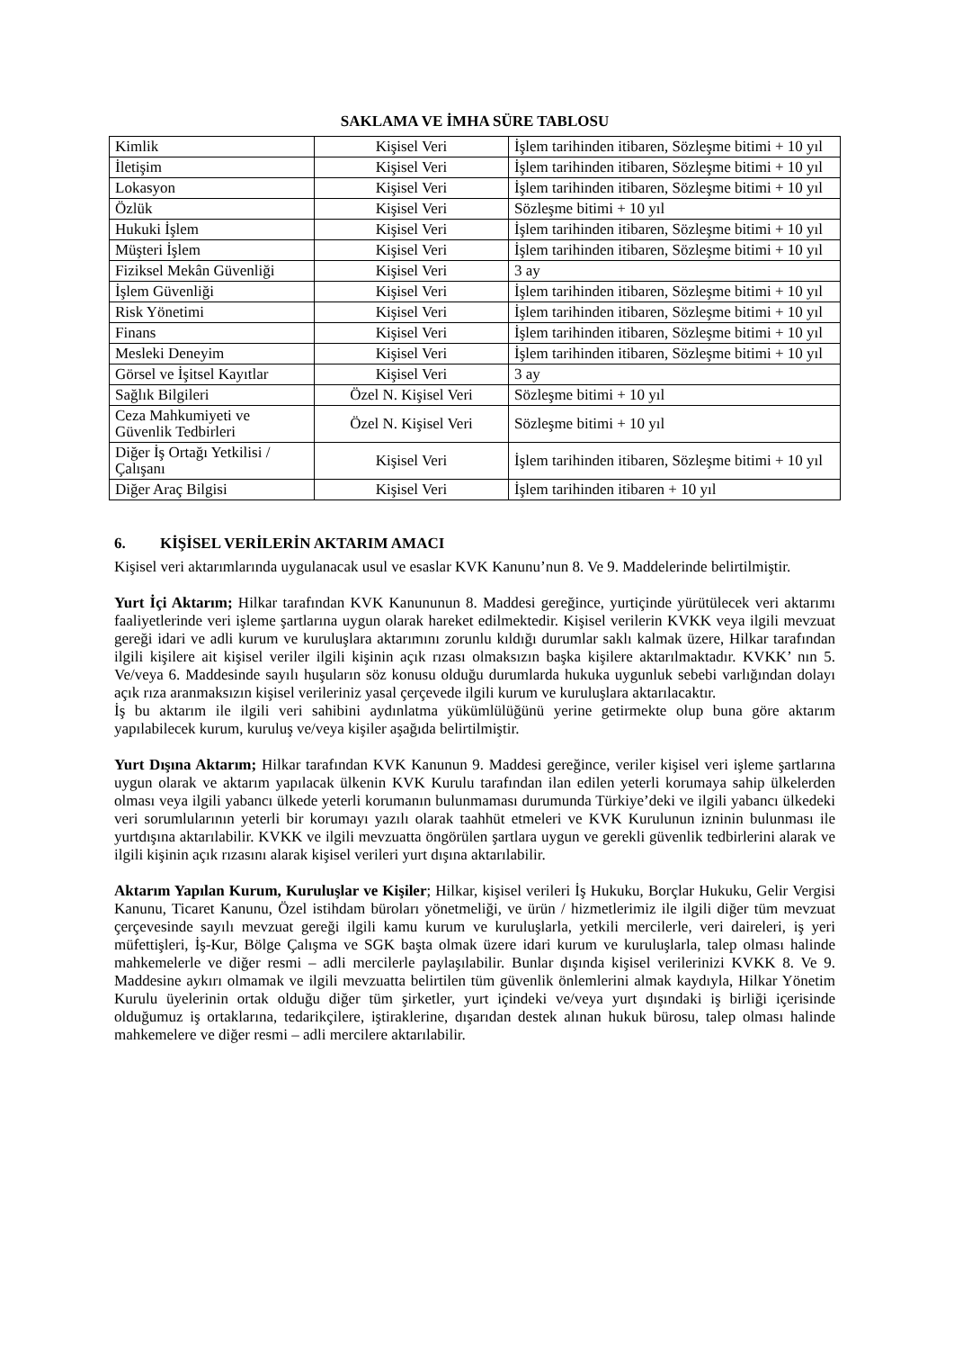SAKLAMA VE İMHA SÜRE TABLOSU
| Kimlik | Kişisel Veri | İşlem tarihinden itibaren, Sözleşme bitimi + 10 yıl |
| İletişim | Kişisel Veri | İşlem tarihinden itibaren, Sözleşme bitimi + 10 yıl |
| Lokasyon | Kişisel Veri | İşlem tarihinden itibaren, Sözleşme bitimi + 10 yıl |
| Özlük | Kişisel Veri | Sözleşme bitimi + 10 yıl |
| Hukuki İşlem | Kişisel Veri | İşlem tarihinden itibaren, Sözleşme bitimi + 10 yıl |
| Müşteri İşlem | Kişisel Veri | İşlem tarihinden itibaren, Sözleşme bitimi + 10 yıl |
| Fiziksel Mekân Güvenliği | Kişisel Veri | 3 ay |
| İşlem Güvenliği | Kişisel Veri | İşlem tarihinden itibaren, Sözleşme bitimi + 10 yıl |
| Risk Yönetimi | Kişisel Veri | İşlem tarihinden itibaren, Sözleşme bitimi + 10 yıl |
| Finans | Kişisel Veri | İşlem tarihinden itibaren, Sözleşme bitimi + 10 yıl |
| Mesleki Deneyim | Kişisel Veri | İşlem tarihinden itibaren, Sözleşme bitimi + 10 yıl |
| Görsel ve İşitsel Kayıtlar | Kişisel Veri | 3 ay |
| Sağlık Bilgileri | Özel N. Kişisel Veri | Sözleşme bitimi + 10 yıl |
| Ceza Mahkumiyeti ve Güvenlik Tedbirleri | Özel N. Kişisel Veri | Sözleşme bitimi + 10 yıl |
| Diğer İş Ortağı Yetkilisi / Çalışanı | Kişisel Veri | İşlem tarihinden itibaren, Sözleşme bitimi + 10 yıl |
| Diğer Araç Bilgisi | Kişisel Veri | İşlem tarihinden itibaren + 10 yıl |
6. KİŞİSEL VERİLERİN AKTARIM AMACI
Kişisel veri aktarımlarında uygulanacak usul ve esaslar KVK Kanunu’nun 8. Ve 9. Maddelerinde belirtilmiştir.
Yurt İçi Aktarım; Hilkar tarafından KVK Kanununun 8. Maddesi gereğince, yurtiçinde yürütülecek veri aktarımı faaliyetlerinde veri işleme şartlarına uygun olarak hareket edilmektedir. Kişisel verilerin KVKK veya ilgili mevzuat gereği idari ve adli kurum ve kuruluşlara aktarımını zorunlu kıldığı durumlar saklı kalmak üzere, Hilkar tarafından ilgili kişilere ait kişisel veriler ilgili kişinin açık rızası olmaksızın başka kişilere aktarılmaktadır. KVKK’ nın 5. Ve/veya 6. Maddesinde sayılı huşuların söz konusu olduğu durumlarda hukuka uygunluk sebebi varlığından dolayı açık rıza aranmaksızın kişisel verileriniz yasal çerçevede ilgili kurum ve kuruluşlara aktarılacaktır.
İş bu aktarım ile ilgili veri sahibini aydınlatma yükümlülüğünü yerine getirmekte olup buna göre aktarım yapılabilecek kurum, kuruluş ve/veya kişiler aşağıda belirtilmiştir.
Yurt Dışına Aktarım; Hilkar tarafından KVK Kanunun 9. Maddesi gereğince, veriler kişisel veri işleme şartlarına uygun olarak ve aktarım yapılacak ülkenin KVK Kurulu tarafından ilan edilen yeterli korumaya sahip ülkelerden olması veya ilgili yabancı ülkede yeterli korumanın bulunmaması durumunda Türkiye’deki ve ilgili yabancı ülkedeki veri sorumlularının yeterli bir korumayı yazılı olarak taahhüt etmeleri ve KVK Kurulunun izninin bulunması ile yurtdışına aktarılabilir. KVKK ve ilgili mevzuatta öngörülen şartlara uygun ve gerekli güvenlik tedbirlerini alarak ve ilgili kişinin açık rızasını alarak kişisel verileri yurt dışına aktarılabilir.
Aktarım Yapılan Kurum, Kuruluşlar ve Kişiler; Hilkar, kişisel verileri İş Hukuku, Borçlar Hukuku, Gelir Vergisi Kanunu, Ticaret Kanunu, Özel istihdam büroları yönetmeliği, ve ürün / hizmetlerimiz ile ilgili diğer tüm mevzuat çerçevesinde sayılı mevzuat gereği ilgili kamu kurum ve kuruluşlarla, yetkili mercilerle, veri daireleri, iş yeri müfettişleri, İş-Kur, Bölge Çalışma ve SGK başta olmak üzere idari kurum ve kuruluşlarla, talep olması halinde mahkemelerle ve diğer resmi – adli mercilerle paylaşılabilir. Bunlar dışında kişisel verilerinizi KVKK 8. Ve 9. Maddesine aykırı olmamak ve ilgili mevzuatta belirtilen tüm güvenlik önlemlerini almak kaydıyla, Hilkar Yönetim Kurulu üyelerinin ortak olduğu diğer tüm şirketler, yurt içindeki ve/veya yurt dışındaki iş birliği içerisinde olduğumuz iş ortaklarına, tedarikçilere, iştiraklerine, dışarıdan destek alınan hukuk bürosu, talep olması halinde mahkemelere ve diğer resmi – adli mercilere aktarılabilir.